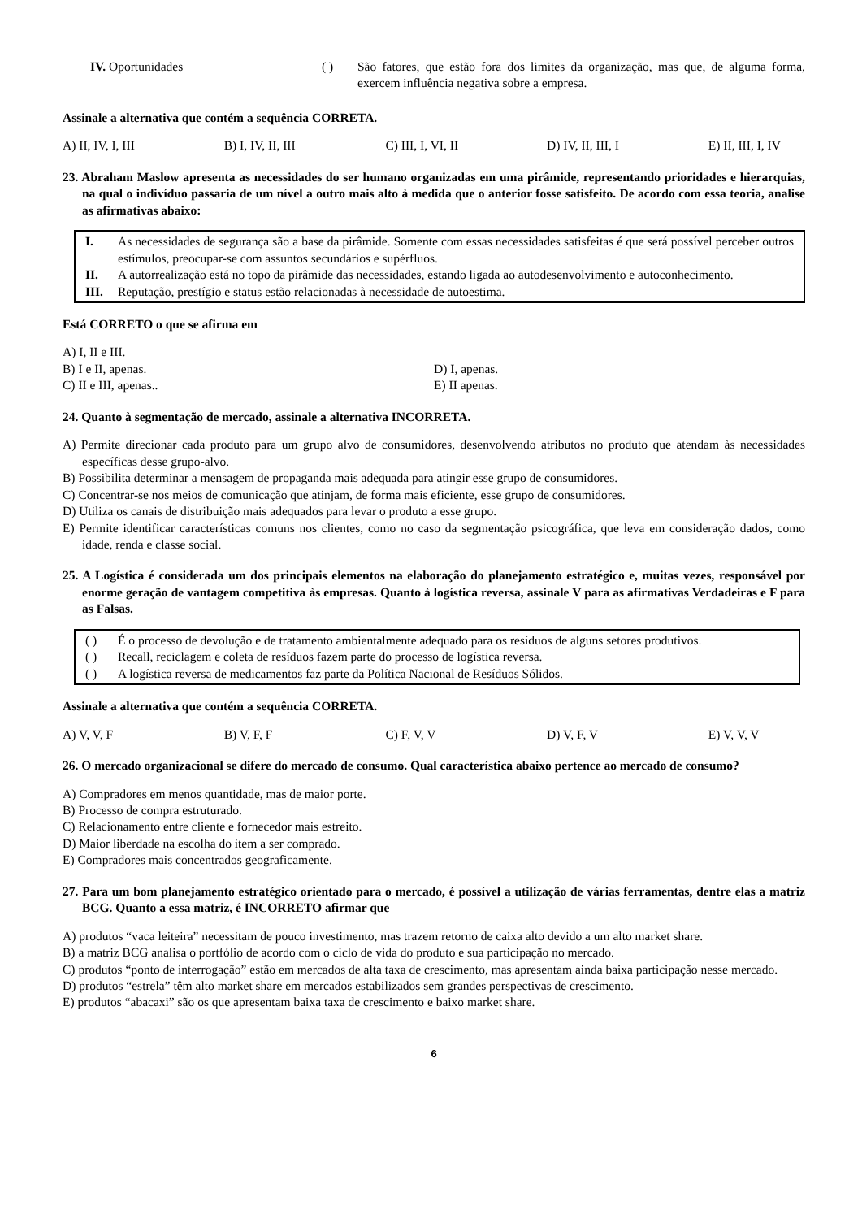IV. Oportunidades ( ) São fatores, que estão fora dos limites da organização, mas que, de alguma forma, exercem influência negativa sobre a empresa.
Assinale a alternativa que contém a sequência CORRETA.
A) II, IV, I, III B) I, IV, II, III C) III, I, VI, II D) IV, II, III, I E) II, III, I, IV
23. Abraham Maslow apresenta as necessidades do ser humano organizadas em uma pirâmide, representando prioridades e hierarquias, na qual o indivíduo passaria de um nível a outro mais alto à medida que o anterior fosse satisfeito. De acordo com essa teoria, analise as afirmativas abaixo:
I. As necessidades de segurança são a base da pirâmide. Somente com essas necessidades satisfeitas é que será possível perceber outros estímulos, preocupar-se com assuntos secundários e supérfluos.
II. A autorrealização está no topo da pirâmide das necessidades, estando ligada ao autodesenvolvimento e autoconhecimento.
III. Reputação, prestígio e status estão relacionadas à necessidade de autoestima.
Está CORRETO o que se afirma em
A) I, II e III.
B) I e II, apenas. D) I, apenas.
C) II e III, apenas.. E) II apenas.
24. Quanto à segmentação de mercado, assinale a alternativa INCORRETA.
A) Permite direcionar cada produto para um grupo alvo de consumidores, desenvolvendo atributos no produto que atendam às necessidades específicas desse grupo-alvo.
B) Possibilita determinar a mensagem de propaganda mais adequada para atingir esse grupo de consumidores.
C) Concentrar-se nos meios de comunicação que atinjam, de forma mais eficiente, esse grupo de consumidores.
D) Utiliza os canais de distribuição mais adequados para levar o produto a esse grupo.
E) Permite identificar características comuns nos clientes, como no caso da segmentação psicográfica, que leva em consideração dados, como idade, renda e classe social.
25. A Logística é considerada um dos principais elementos na elaboração do planejamento estratégico e, muitas vezes, responsável por enorme geração de vantagem competitiva às empresas. Quanto à logística reversa, assinale V para as afirmativas Verdadeiras e F para as Falsas.
( ) É o processo de devolução e de tratamento ambientalmente adequado para os resíduos de alguns setores produtivos.
( ) Recall, reciclagem e coleta de resíduos fazem parte do processo de logística reversa.
( ) A logística reversa de medicamentos faz parte da Política Nacional de Resíduos Sólidos.
Assinale a alternativa que contém a sequência CORRETA.
A) V, V, F B) V, F, F C) F, V, V D) V, F, V E) V, V, V
26. O mercado organizacional se difere do mercado de consumo. Qual característica abaixo pertence ao mercado de consumo?
A) Compradores em menos quantidade, mas de maior porte.
B) Processo de compra estruturado.
C) Relacionamento entre cliente e fornecedor mais estreito.
D) Maior liberdade na escolha do item a ser comprado.
E) Compradores mais concentrados geograficamente.
27. Para um bom planejamento estratégico orientado para o mercado, é possível a utilização de várias ferramentas, dentre elas a matriz BCG. Quanto a essa matriz, é INCORRETO afirmar que
A) produtos “vaca leiteira” necessitam de pouco investimento, mas trazem retorno de caixa alto devido a um alto market share.
B) a matriz BCG analisa o portfólio de acordo com o ciclo de vida do produto e sua participação no mercado.
C) produtos “ponto de interrogação” estão em mercados de alta taxa de crescimento, mas apresentam ainda baixa participação nesse mercado.
D) produtos “estrela” têm alto market share em mercados estabilizados sem grandes perspectivas de crescimento.
E) produtos “abacaxi” são os que apresentam baixa taxa de crescimento e baixo market share.
6